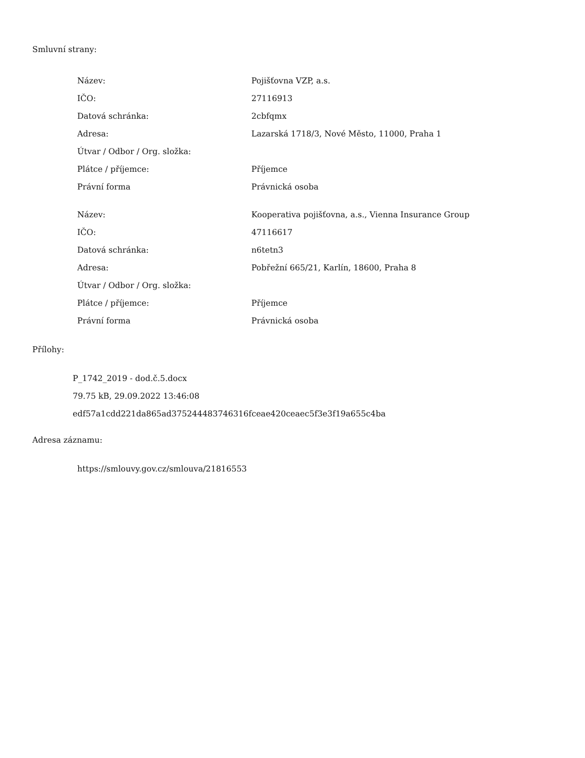Smluvní strany:
| Název: | Pojišťovna VZP, a.s. |
| IČO: | 27116913 |
| Datová schránka: | 2cbfqmx |
| Adresa: | Lazarská 1718/3, Nové Město, 11000, Praha 1 |
| Útvar / Odbor / Org. složka: | |
| Plátce / příjemce: | Příjemce |
| Právní forma | Právnická osoba |
| Název: | Kooperativa pojišťovna, a.s., Vienna Insurance Group |
| IČO: | 47116617 |
| Datová schránka: | n6tetn3 |
| Adresa: | Pobřežní 665/21, Karlín, 18600, Praha 8 |
| Útvar / Odbor / Org. složka: | |
| Plátce / příjemce: | Příjemce |
| Právní forma | Právnická osoba |
Přílohy:
P_1742_2019 - dod.č.5.docx
79.75 kB, 29.09.2022 13:46:08
edf57a1cdd221da865ad375244483746316fceae420ceaec5f3e3f19a655c4ba
Adresa záznamu:
https://smlouvy.gov.cz/smlouva/21816553